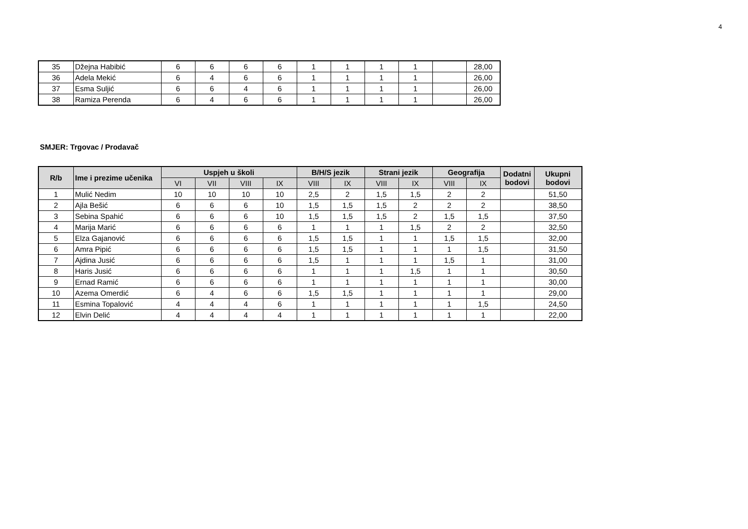4
| 35 | Džejna Habibić | 6 | 6 | 6 | 6 | 1 | 1 | 1 | 1 | | 28,00 |
| 36 | Adela Mekić | 6 | 4 | 6 | 6 | 1 | 1 | 1 | 1 | | 26,00 |
| 37 | Esma Suljić | 6 | 6 | 4 | 6 | 1 | 1 | 1 | 1 | | 26,00 |
| 38 | Ramiza Perenda | 6 | 4 | 6 | 6 | 1 | 1 | 1 | 1 | | 26,00 |
SMJER: Trgovac / Prodavač
| R/b | Ime i prezime učenika | Uspjeh u školi | | | | B/H/S jezik | | Strani jezik | | Geografija | | Dodatni bodovi | Ukupni bodovi |
| --- | --- | --- | --- | --- | --- | --- | --- | --- | --- | --- | --- | --- | --- |
| | | VI | VII | VIII | IX | VIII | IX | VIII | IX | VIII | IX | | |
| 1 | Mulić Nedim | 10 | 10 | 10 | 10 | 2,5 | 2 | 1,5 | 1,5 | 2 | 2 | | 51,50 |
| 2 | Ajla Bešić | 6 | 6 | 6 | 10 | 1,5 | 1,5 | 1,5 | 2 | 2 | 2 | | 38,50 |
| 3 | Sebina Spahić | 6 | 6 | 6 | 10 | 1,5 | 1,5 | 1,5 | 2 | 1,5 | 1,5 | | 37,50 |
| 4 | Marija Marić | 6 | 6 | 6 | 6 | 1 | 1 | 1 | 1,5 | 2 | 2 | | 32,50 |
| 5 | Elza Gajanović | 6 | 6 | 6 | 6 | 1,5 | 1,5 | 1 | 1 | 1,5 | 1,5 | | 32,00 |
| 6 | Amra Pipić | 6 | 6 | 6 | 6 | 1,5 | 1,5 | 1 | 1 | 1 | 1,5 | | 31,50 |
| 7 | Ajdina Jusić | 6 | 6 | 6 | 6 | 1,5 | 1 | 1 | 1 | 1,5 | 1 | | 31,00 |
| 8 | Haris Jusić | 6 | 6 | 6 | 6 | 1 | 1 | 1 | 1,5 | 1 | 1 | | 30,50 |
| 9 | Ernad Ramić | 6 | 6 | 6 | 6 | 1 | 1 | 1 | 1 | 1 | 1 | | 30,00 |
| 10 | Azema Omerdić | 6 | 4 | 6 | 6 | 1,5 | 1,5 | 1 | 1 | 1 | 1 | | 29,00 |
| 11 | Esmina Topalović | 4 | 4 | 4 | 6 | 1 | 1 | 1 | 1 | 1 | 1,5 | | 24,50 |
| 12 | Elvin Delić | 4 | 4 | 4 | 4 | 1 | 1 | 1 | 1 | 1 | 1 | | 22,00 |